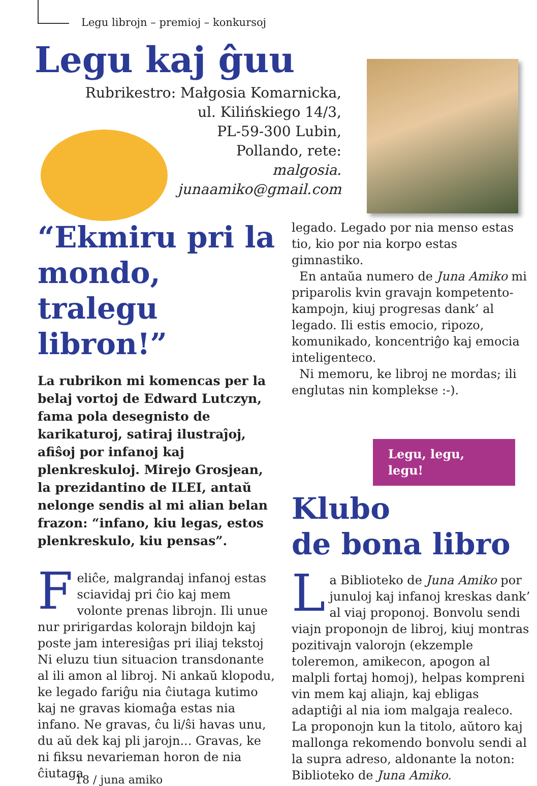Legu librojn – premioj – konkursoj
Legu kaj ĝuu
Rubrikestro: Małgosia Komarnicka,
ul. Kilińskiego 14/3,
PL-59-300 Lubin,
Pollando, rete:
malgosia.
junaamiko@gmail.com
“Ekmiru pri la mondo, tralegu libron!”
La rubrikon mi komencas per la belaj vortoj de Edward Lutczyn, fama pola desegnisto de karikaturoj, satiraj ilustraĵoj, afiŝoj por infanoj kaj plenkreskuloj. Mirejo Grosjean, la prezidantino de ILEI, antaŭ nelonge sendis al mi alian belan frazon: “infano, kiu legas, estos plenkreskulo, kiu pensas”.
Feliĉe, malgrandaj infanoj estas sciavidaj pri ĉio kaj mem volonte prenas librojn. Ili unue nur pririgardas kolorajn bildojn kaj poste jam interesiĝas pri iliaj tekstoj Ni eluzu tiun situacion transdonante al ili amon al libroj. Ni ankaŭ klopodu, ke legado fariĝu nia ĉiutaga kutimo kaj ne gravas kiomaĝa estas nia infano. Ne gravas, ĉu li/ŝi havas unu, du aŭ dek kaj pli jarojn... Gravas, ke ni fiksu nevarieman horon de nia ĉiutaga
legado. Legado por nia menso estas tio, kio por nia korpo estas gimnastiko.
En antaŭa numero de Juna Amiko mi priparolis kvin gravajn kompetento-kampojn, kiuj progresas dank’ al legado. Ili estis emocio, ripozo, komunikado, koncentriĝo kaj emocia inteligenteco.
Ni memoru, ke libroj ne mordas; ili englutas nin komplekse :-).
Legu, legu, legu!
Klubo
de bona libro
La Biblioteko de Juna Amiko por junuloj kaj infanoj kreskas dank’ al viaj proponoj. Bonvolu sendi viajn proponojn de libroj, kiuj montras pozitivajn valorojn (ekzemple toleremon, amikecon, apogon al malpli fortaj homoj), helpas kompreni vin mem kaj aliajn, kaj ebligas adaptiĝi al nia iom malgaja realeco. La proponojn kun la titolo, aŭtoro kaj mallonga rekomendo bonvolu sendi al la supra adreso, aldonante la noton: Biblioteko de Juna Amiko.
18 / juna amiko